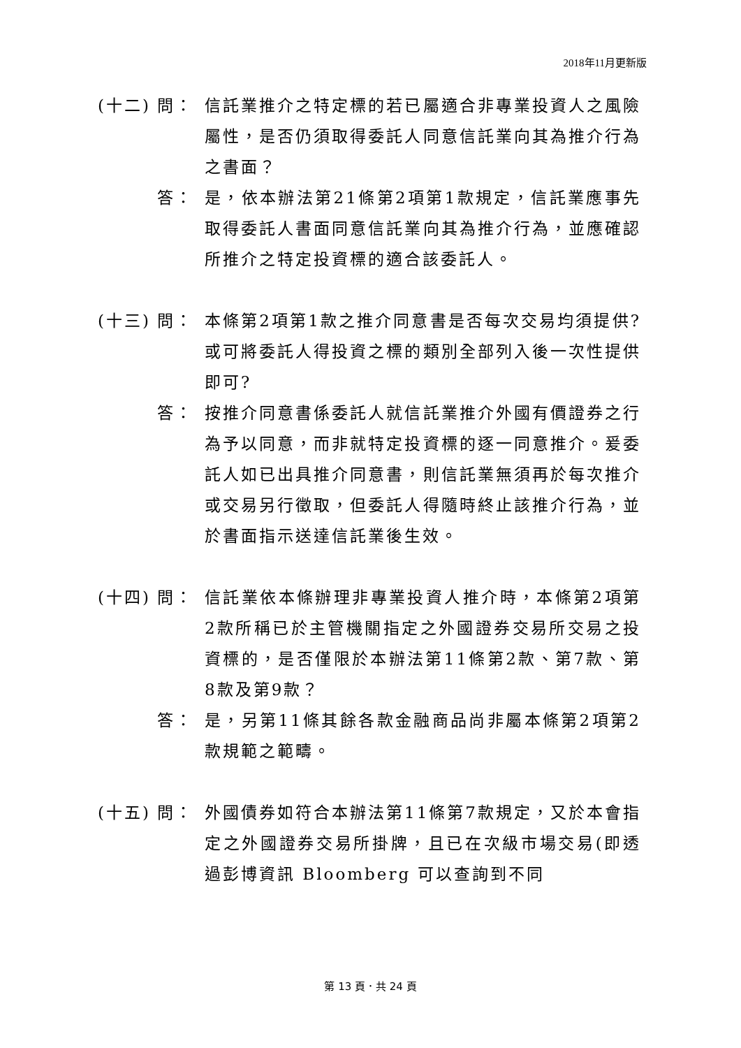2018年11月更新版
(十二)
問： 信託業推介之特定標的若已屬適合非專業投資人之風險屬性，是否仍須取得委託人同意信託業向其為推介行為之書面？
答： 是，依本辦法第21條第2項第1款規定，信託業應事先取得委託人書面同意信託業向其為推介行為，並應確認所推介之特定投資標的適合該委託人。
(十三)
問： 本條第2項第1款之推介同意書是否每次交易均須提供?或可將委託人得投資之標的類別全部列入後一次性提供即可?
答： 按推介同意書係委託人就信託業推介外國有價證券之行為予以同意，而非就特定投資標的逐一同意推介。爰委託人如已出具推介同意書，則信託業無須再於每次推介或交易另行徵取，但委託人得隨時終止該推介行為，並於書面指示送達信託業後生效。
(十四)
問： 信託業依本條辦理非專業投資人推介時，本條第2項第2款所稱已於主管機關指定之外國證券交易所交易之投資標的，是否僅限於本辦法第11條第2款、第7款、第8款及第9款？
答： 是，另第11條其餘各款金融商品尚非屬本條第2項第2款規範之範疇。
(十五)
問： 外國債券如符合本辦法第11條第7款規定，又於本會指定之外國證券交易所掛牌，且已在次級市場交易(即透過彭博資訊 Bloomberg 可以查詢到不同
第 13 頁．共 24 頁